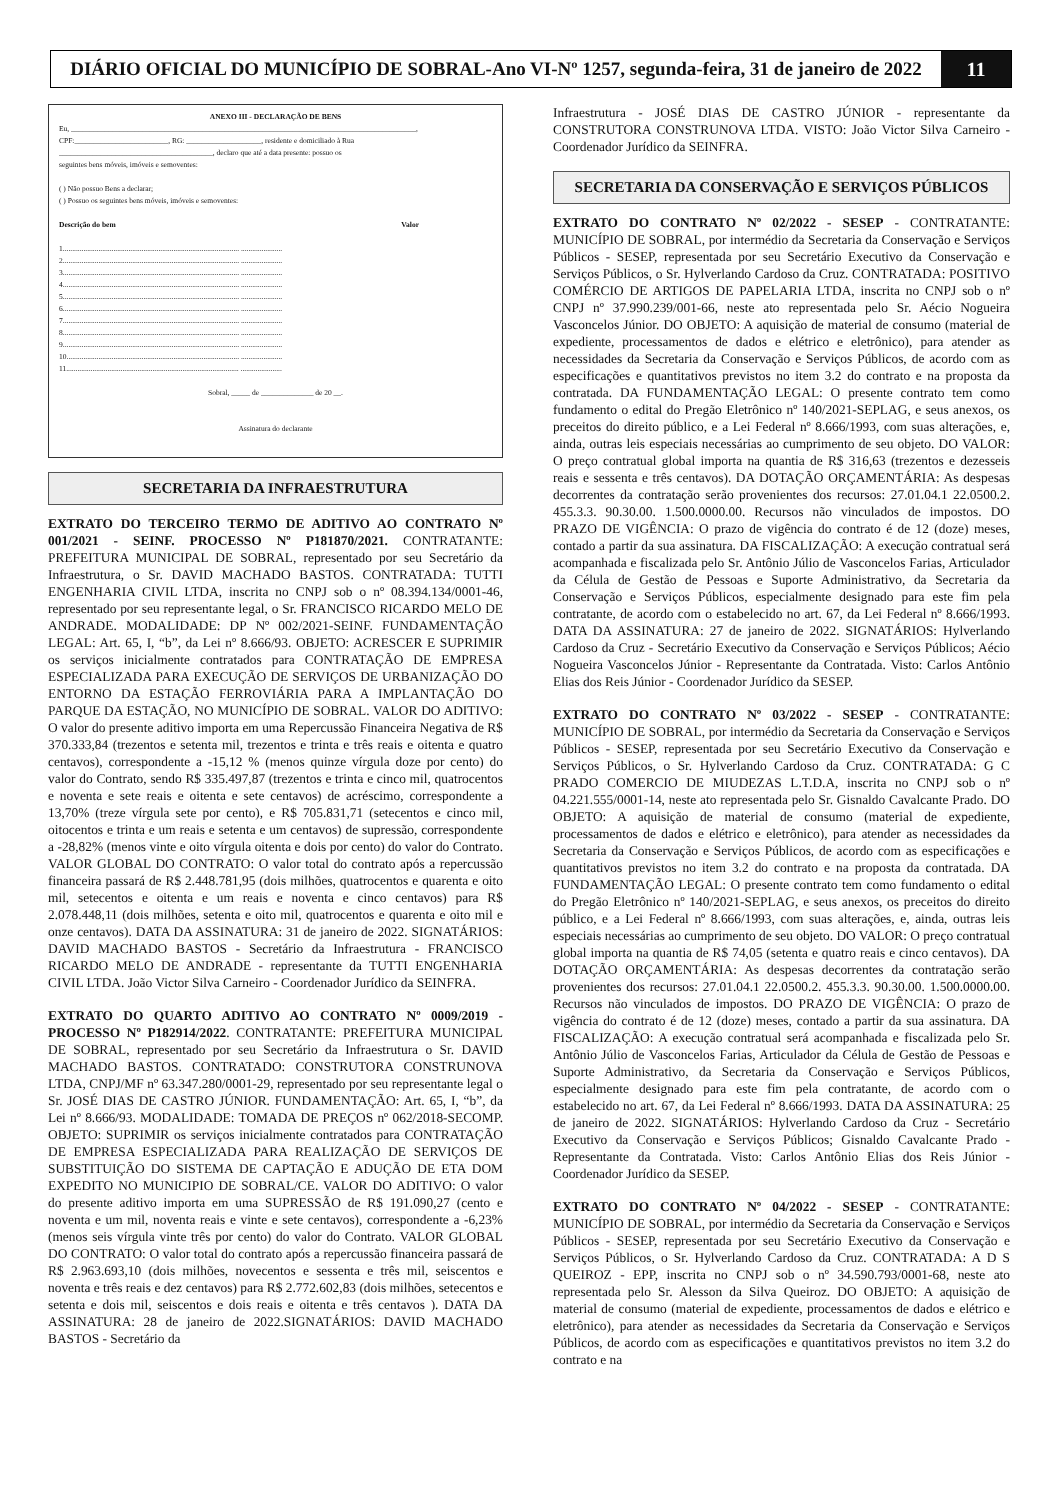DIÁRIO OFICIAL DO MUNICÍPIO DE SOBRAL-Ano VI-Nº 1257, segunda-feira, 31 de janeiro de 2022
11
ANEXO III - DECLARAÇÃO DE BENS
Eu, ____________________________________________________________________________________________,
CPF:_________________________, RG: ____________________, residente e domiciliado à Rua
_________________________________________, declaro que até a data presente: possuo os
seguintes bens móveis, imóveis e semoventes:
( ) Não possuo Bens a declarar;
( ) Possuo os seguintes bens móveis, imóveis e semoventes:
Descrição do bem Valor
1.............................................................................................. ......................
2.............................................................................................. ......................
3.............................................................................................. ......................
4.............................................................................................. ......................
5.............................................................................................. ......................
6.............................................................................................. ......................
7.............................................................................................. ......................
8.............................................................................................. ......................
9.............................................................................................. ......................
10............................................................................................ ......................
11............................................................................................ ......................
Sobral, _____ de ______________ de 20 __.
Assinatura do declarante
SECRETARIA DA INFRAESTRUTURA
EXTRATO DO TERCEIRO TERMO DE ADITIVO AO CONTRATO Nº 001/2021 - SEINF. PROCESSO Nº P181870/2021. CONTRATANTE: PREFEITURA MUNICIPAL DE SOBRAL, representado por seu Secretário da Infraestrutura, o Sr. DAVID MACHADO BASTOS. CONTRATADA: TUTTI ENGENHARIA CIVIL LTDA, inscrita no CNPJ sob o nº 08.394.134/0001-46, representado por seu representante legal, o Sr. FRANCISCO RICARDO MELO DE ANDRADE. MODALIDADE: DP Nº 002/2021-SEINF. FUNDAMENTAÇÃO LEGAL: Art. 65, I, “b”, da Lei nº 8.666/93. OBJETO: ACRESCER E SUPRIMIR os serviços inicialmente contratados para CONTRATAÇÃO DE EMPRESA ESPECIALIZADA PARA EXECUÇÃO DE SERVIÇOS DE URBANIZAÇÃO DO ENTORNO DA ESTAÇÃO FERROVIÁRIA PARA A IMPLANTAÇÃO DO PARQUE DA ESTAÇÃO, NO MUNICÍPIO DE SOBRAL. VALOR DO ADITIVO: O valor do presente aditivo importa em uma Repercussão Financeira Negativa de R$ 370.333,84 (trezentos e setenta mil, trezentos e trinta e três reais e oitenta e quatro centavos), correspondente a -15,12 % (menos quinze vírgula doze por cento) do valor do Contrato, sendo R$ 335.497,87 (trezentos e trinta e cinco mil, quatrocentos e noventa e sete reais e oitenta e sete centavos) de acréscimo, correspondente a 13,70% (treze vírgula sete por cento), e R$ 705.831,71 (setecentos e cinco mil, oitocentos e trinta e um reais e setenta e um centavos) de supressão, correspondente a -28,82% (menos vinte e oito vírgula oitenta e dois por cento) do valor do Contrato. VALOR GLOBAL DO CONTRATO: O valor total do contrato após a repercussão financeira passará de R$ 2.448.781,95 (dois milhões, quatrocentos e quarenta e oito mil, setecentos e oitenta e um reais e noventa e cinco centavos) para R$ 2.078.448,11 (dois milhões, setenta e oito mil, quatrocentos e quarenta e oito mil e onze centavos). DATA DA ASSINATURA: 31 de janeiro de 2022. SIGNATÁRIOS: DAVID MACHADO BASTOS - Secretário da Infraestrutura - FRANCISCO RICARDO MELO DE ANDRADE - representante da TUTTI ENGENHARIA CIVIL LTDA. João Victor Silva Carneiro - Coordenador Jurídico da SEINFRA.
EXTRATO DO QUARTO ADITIVO AO CONTRATO Nº 0009/2019 - PROCESSO Nº P182914/2022. CONTRATANTE: PREFEITURA MUNICIPAL DE SOBRAL, representado por seu Secretário da Infraestrutura o Sr. DAVID MACHADO BASTOS. CONTRATADO: CONSTRUTORA CONSTRUNOVA LTDA, CNPJ/MF nº 63.347.280/0001-29, representado por seu representante legal o Sr. JOSÉ DIAS DE CASTRO JÚNIOR. FUNDAMENTAÇÃO: Art. 65, I, “b”, da Lei nº 8.666/93. MODALIDADE: TOMADA DE PREÇOS nº 062/2018-SECOMP. OBJETO: SUPRIMIR os serviços inicialmente contratados para CONTRATAÇÃO DE EMPRESA ESPECIALIZADA PARA REALIZAÇÃO DE SERVIÇOS DE SUBSTITUIÇÃO DO SISTEMA DE CAPTAÇÃO E ADUÇÃO DE ETA DOM EXPEDITO NO MUNICIPIO DE SOBRAL/CE. VALOR DO ADITIVO: O valor do presente aditivo importa em uma SUPRESSÃO de R$ 191.090,27 (cento e noventa e um mil, noventa reais e vinte e sete centavos), correspondente a -6,23% (menos seis vírgula vinte três por cento) do valor do Contrato. VALOR GLOBAL DO CONTRATO: O valor total do contrato após a repercussão financeira passará de R$ 2.963.693,10 (dois milhões, novecentos e sessenta e três mil, seiscentos e noventa e três reais e dez centavos) para R$ 2.772.602,83 (dois milhões, setecentos e setenta e dois mil, seiscentos e dois reais e oitenta e três centavos ). DATA DA ASSINATURA: 28 de janeiro de 2022.SIGNATÁRIOS: DAVID MACHADO BASTOS - Secretário da
Infraestrutura - JOSÉ DIAS DE CASTRO JÚNIOR - representante da CONSTRUTORA CONSTRUNOVA LTDA. VISTO: João Victor Silva Carneiro - Coordenador Jurídico da SEINFRA.
SECRETARIA DA CONSERVAÇÃO E SERVIÇOS PÚBLICOS
EXTRATO DO CONTRATO Nº 02/2022 - SESEP - CONTRATANTE: MUNICÍPIO DE SOBRAL, por intermédio da Secretaria da Conservação e Serviços Públicos - SESEP, representada por seu Secretário Executivo da Conservação e Serviços Públicos, o Sr. Hylverlando Cardoso da Cruz. CONTRATADA: POSITIVO COMÉRCIO DE ARTIGOS DE PAPELARIA LTDA, inscrita no CNPJ sob o nº CNPJ nº 37.990.239/001-66, neste ato representada pelo Sr. Aécio Nogueira Vasconcelos Júnior. DO OBJETO: A aquisição de material de consumo (material de expediente, processamentos de dados e elétrico e eletrônico), para atender as necessidades da Secretaria da Conservação e Serviços Públicos, de acordo com as especificações e quantitativos previstos no item 3.2 do contrato e na proposta da contratada. DA FUNDAMENTAÇÃO LEGAL: O presente contrato tem como fundamento o edital do Pregão Eletrônico nº 140/2021-SEPLAG, e seus anexos, os preceitos do direito público, e a Lei Federal nº 8.666/1993, com suas alterações, e, ainda, outras leis especiais necessárias ao cumprimento de seu objeto. DO VALOR: O preço contratual global importa na quantia de R$ 316,63 (trezentos e dezesseis reais e sessenta e três centavos). DA DOTAÇÃO ORÇAMENTÁRIA: As despesas decorrentes da contratação serão provenientes dos recursos: 27.01.04.1 22.0500.2. 455.3.3. 90.30.00. 1.500.0000.00. Recursos não vinculados de impostos. DO PRAZO DE VIGÊNCIA: O prazo de vigência do contrato é de 12 (doze) meses, contado a partir da sua assinatura. DA FISCALIZAÇÃO: A execução contratual será acompanhada e fiscalizada pelo Sr. Antônio Júlio de Vasconcelos Farias, Articulador da Célula de Gestão de Pessoas e Suporte Administrativo, da Secretaria da Conservação e Serviços Públicos, especialmente designado para este fim pela contratante, de acordo com o estabelecido no art. 67, da Lei Federal nº 8.666/1993. DATA DA ASSINATURA: 27 de janeiro de 2022. SIGNATÁRIOS: Hylverlando Cardoso da Cruz - Secretário Executivo da Conservação e Serviços Públicos; Aécio Nogueira Vasconcelos Júnior - Representante da Contratada. Visto: Carlos Antônio Elias dos Reis Júnior - Coordenador Jurídico da SESEP.
EXTRATO DO CONTRATO Nº 03/2022 - SESEP - CONTRATANTE: MUNICÍPIO DE SOBRAL, por intermédio da Secretaria da Conservação e Serviços Públicos - SESEP, representada por seu Secretário Executivo da Conservação e Serviços Públicos, o Sr. Hylverlando Cardoso da Cruz. CONTRATADA: G C PRADO COMERCIO DE MIUDEZAS L.T.D.A, inscrita no CNPJ sob o nº 04.221.555/0001-14, neste ato representada pelo Sr. Gisnaldo Cavalcante Prado. DO OBJETO: A aquisição de material de consumo (material de expediente, processamentos de dados e elétrico e eletrônico), para atender as necessidades da Secretaria da Conservação e Serviços Públicos, de acordo com as especificações e quantitativos previstos no item 3.2 do contrato e na proposta da contratada. DA FUNDAMENTAÇÃO LEGAL: O presente contrato tem como fundamento o edital do Pregão Eletrônico nº 140/2021-SEPLAG, e seus anexos, os preceitos do direito público, e a Lei Federal nº 8.666/1993, com suas alterações, e, ainda, outras leis especiais necessárias ao cumprimento de seu objeto. DO VALOR: O preço contratual global importa na quantia de R$ 74,05 (setenta e quatro reais e cinco centavos). DA DOTAÇÃO ORÇAMENTÁRIA: As despesas decorrentes da contratação serão provenientes dos recursos: 27.01.04.1 22.0500.2. 455.3.3. 90.30.00. 1.500.0000.00. Recursos não vinculados de impostos. DO PRAZO DE VIGÊNCIA: O prazo de vigência do contrato é de 12 (doze) meses, contado a partir da sua assinatura. DA FISCALIZAÇÃO: A execução contratual será acompanhada e fiscalizada pelo Sr. Antônio Júlio de Vasconcelos Farias, Articulador da Célula de Gestão de Pessoas e Suporte Administrativo, da Secretaria da Conservação e Serviços Públicos, especialmente designado para este fim pela contratante, de acordo com o estabelecido no art. 67, da Lei Federal nº 8.666/1993. DATA DA ASSINATURA: 25 de janeiro de 2022. SIGNATÁRIOS: Hylverlando Cardoso da Cruz - Secretário Executivo da Conservação e Serviços Públicos; Gisnaldo Cavalcante Prado - Representante da Contratada. Visto: Carlos Antônio Elias dos Reis Júnior - Coordenador Jurídico da SESEP.
EXTRATO DO CONTRATO Nº 04/2022 - SESEP - CONTRATANTE: MUNICÍPIO DE SOBRAL, por intermédio da Secretaria da Conservação e Serviços Públicos - SESEP, representada por seu Secretário Executivo da Conservação e Serviços Públicos, o Sr. Hylverlando Cardoso da Cruz. CONTRATADA: A D S QUEIROZ - EPP, inscrita no CNPJ sob o nº 34.590.793/0001-68, neste ato representada pelo Sr. Alesson da Silva Queiroz. DO OBJETO: A aquisição de material de consumo (material de expediente, processamentos de dados e elétrico e eletrônico), para atender as necessidades da Secretaria da Conservação e Serviços Públicos, de acordo com as especificações e quantitativos previstos no item 3.2 do contrato e na